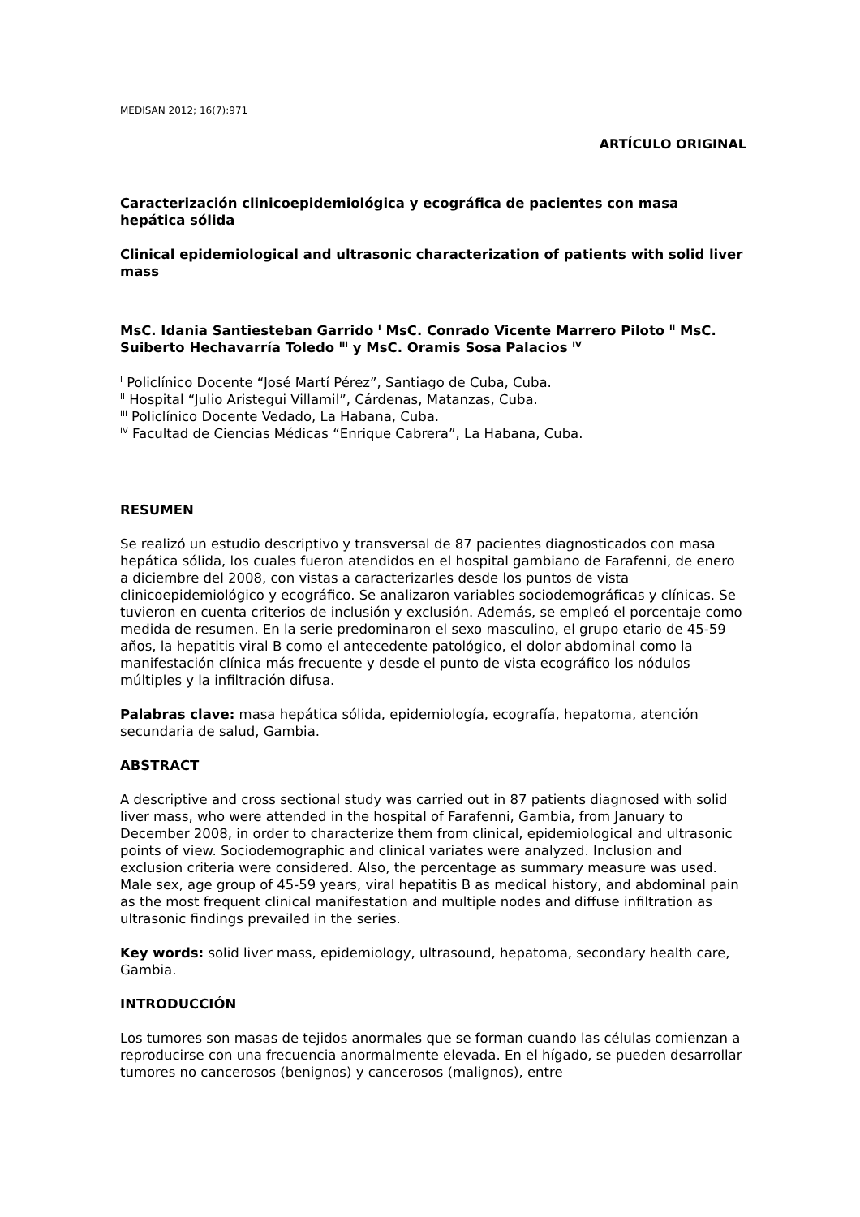MEDISAN 2012; 16(7):971
ARTÍCULO ORIGINAL
Caracterización clinicoepidemiológica y ecográfica de pacientes con masa hepática sólida
Clinical epidemiological and ultrasonic characterization of patients with solid liver mass
MsC. Idania Santiesteban Garrido <sup>I</sup> MsC. Conrado Vicente Marrero Piloto <sup>II</sup> MsC. Suiberto Hechavarría Toledo <sup>III</sup> y MsC. Oramis Sosa Palacios <sup>IV</sup>
<sup>I</sup> Policlínico Docente “José Martí Pérez”, Santiago de Cuba, Cuba.
<sup>II</sup> Hospital “Julio Aristegui Villamil”, Cárdenas, Matanzas, Cuba.
<sup>III</sup> Policlínico Docente Vedado, La Habana, Cuba.
<sup>IV</sup> Facultad de Ciencias Médicas “Enrique Cabrera”, La Habana, Cuba.
RESUMEN
Se realizó un estudio descriptivo y transversal de 87 pacientes diagnosticados con masa hepática sólida, los cuales fueron atendidos en el hospital gambiano de Farafenni, de enero a diciembre del 2008, con vistas a caracterizarles desde los puntos de vista clinicoepidemiológico y ecográfico. Se analizaron variables sociodemográficas y clínicas. Se tuvieron en cuenta criterios de inclusión y exclusión. Además, se empleó el porcentaje como medida de resumen. En la serie predominaron el sexo masculino, el grupo etario de 45-59 años, la hepatitis viral B como el antecedente patológico, el dolor abdominal como la manifestación clínica más frecuente y desde el punto de vista ecográfico los nódulos múltiples y la infiltración difusa.
Palabras clave: masa hepática sólida, epidemiología, ecografía, hepatoma, atención secundaria de salud, Gambia.
ABSTRACT
A descriptive and cross sectional study was carried out in 87 patients diagnosed with solid liver mass, who were attended in the hospital of Farafenni, Gambia, from January to December 2008, in order to characterize them from clinical, epidemiological and ultrasonic points of view. Sociodemographic and clinical variates were analyzed. Inclusion and exclusion criteria were considered. Also, the percentage as summary measure was used. Male sex, age group of 45-59 years, viral hepatitis B as medical history, and abdominal pain as the most frequent clinical manifestation and multiple nodes and diffuse infiltration as ultrasonic findings prevailed in the series.
Key words: solid liver mass, epidemiology, ultrasound, hepatoma, secondary health care, Gambia.
INTRODUCCIÓN
Los tumores son masas de tejidos anormales que se forman cuando las células comienzan a reproducirse con una frecuencia anormalmente elevada. En el hígado, se pueden desarrollar tumores no cancerosos (benignos) y cancerosos (malignos), entre